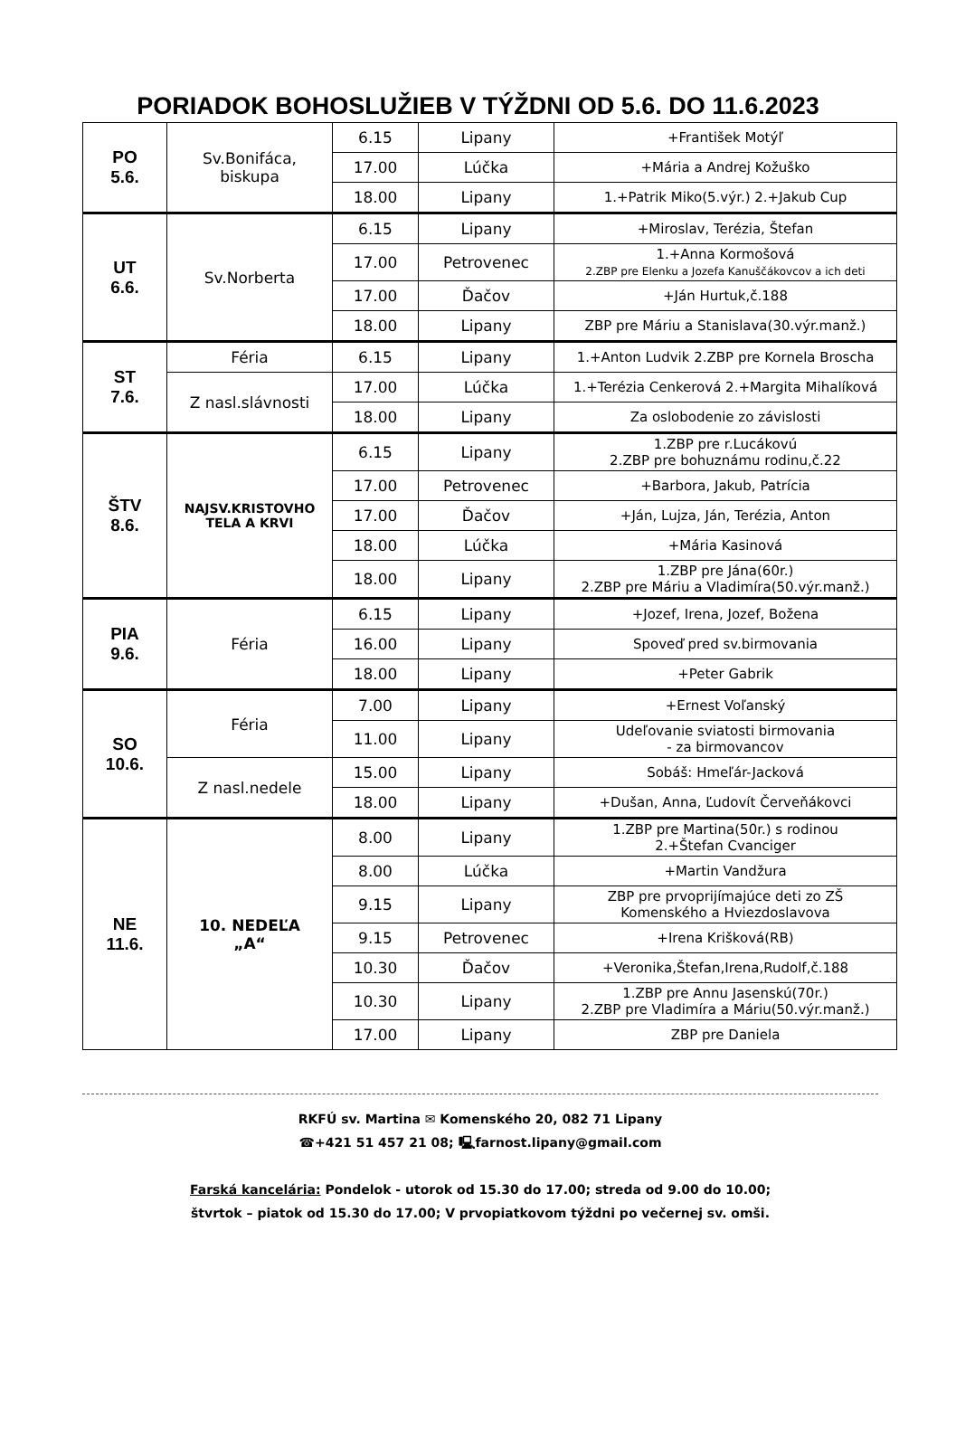PORIADOK BOHOSLUŽIEB V TÝŽDNI OD 5.6. DO 11.6.2023
| PO 5.6. | Sv.Bonifáca, biskupa | 6.15 | Lipany | +František Motýľ |
| | | 17.00 | Lúčka | +Mária a Andrej Kožuško |
| | | 18.00 | Lipany | 1.+Patrik Miko(5.výr.) 2.+Jakub Cup |
| UT 6.6. | Sv.Norberta | 6.15 | Lipany | +Miroslav, Terézia, Štefan |
| | | 17.00 | Petrovenec | 1.+Anna Kormošová 2.ZBP pre Elenku a Jozefa Kanuščákovcov a ich deti |
| | | 17.00 | Ďačov | +Ján Hurtuk,č.188 |
| | | 18.00 | Lipany | ZBP pre Máriu a Stanislava(30.výr.manž.) |
| ST 7.6. | Féria | 6.15 | Lipany | 1.+Anton Ludvik 2.ZBP pre Kornela Broscha |
| | Z nasl.slávnosti | 17.00 | Lúčka | 1.+Terézia Cenkerová 2.+Margita Mihalíková |
| | | 18.00 | Lipany | Za oslobodenie zo závislosti |
| ŠTV 8.6. | NAJSV.KRISTOVHO TELA A KRVI | 6.15 | Lipany | 1.ZBP pre r.Lucákovú 2.ZBP pre bohuznámu rodinu,č.22 |
| | | 17.00 | Petrovenec | +Barbora, Jakub, Patrícia |
| | | 17.00 | Ďačov | +Ján, Lujza, Ján, Terézia, Anton |
| | | 18.00 | Lúčka | +Mária Kasinová |
| | | 18.00 | Lipany | 1.ZBP pre Jána(60r.) 2.ZBP pre Máriu a Vladimíra(50.výr.manž.) |
| PIA 9.6. | Féria | 6.15 | Lipany | +Jozef, Irena, Jozef, Božena |
| | | 16.00 | Lipany | Spoveď pred sv.birmovania |
| | | 18.00 | Lipany | +Peter Gabrik |
| SO 10.6. | Féria | 7.00 | Lipany | +Ernest Voľanský |
| | | 11.00 | Lipany | Udeľovanie sviatosti birmovania - za birmovancov |
| | Z nasl.nedele | 15.00 | Lipany | Sobáš: Hmeľár-Jacková |
| | | 18.00 | Lipany | +Dušan, Anna, Ľudovít Červeňákovci |
| NE 11.6. | 10. NEDEĽA „A“ | 8.00 | Lipany | 1.ZBP pre Martina(50r.) s rodinou 2.+Štefan Cvanciger |
| | | 8.00 | Lúčka | +Martin Vandžura |
| | | 9.15 | Lipany | ZBP pre prvoprijímajúce deti zo ZŠ Komenského a Hviezdoslavova |
| | | 9.15 | Petrovenec | +Irena Krišková(RB) |
| | | 10.30 | Ďačov | +Veronika,Štefan,Irena,Rudolf,č.188 |
| | | 10.30 | Lipany | 1.ZBP pre Annu Jasenskú(70r.) 2.ZBP pre Vladimíra a Máriu(50.výr.manž.) |
| | | 17.00 | Lipany | ZBP pre Daniela |
RKFÚ sv. Martina ✉ Komenského 20, 082 71 Lipany
☎+421 51 457 21 08; 🖳farnost.lipany@gmail.com
Farská kancelária: Pondelok - utorok od 15.30 do 17.00; streda od 9.00 do 10.00;
štvrtok – piatok od 15.30 do 17.00; V prvopiatkovom týždni po večernej sv. omši.